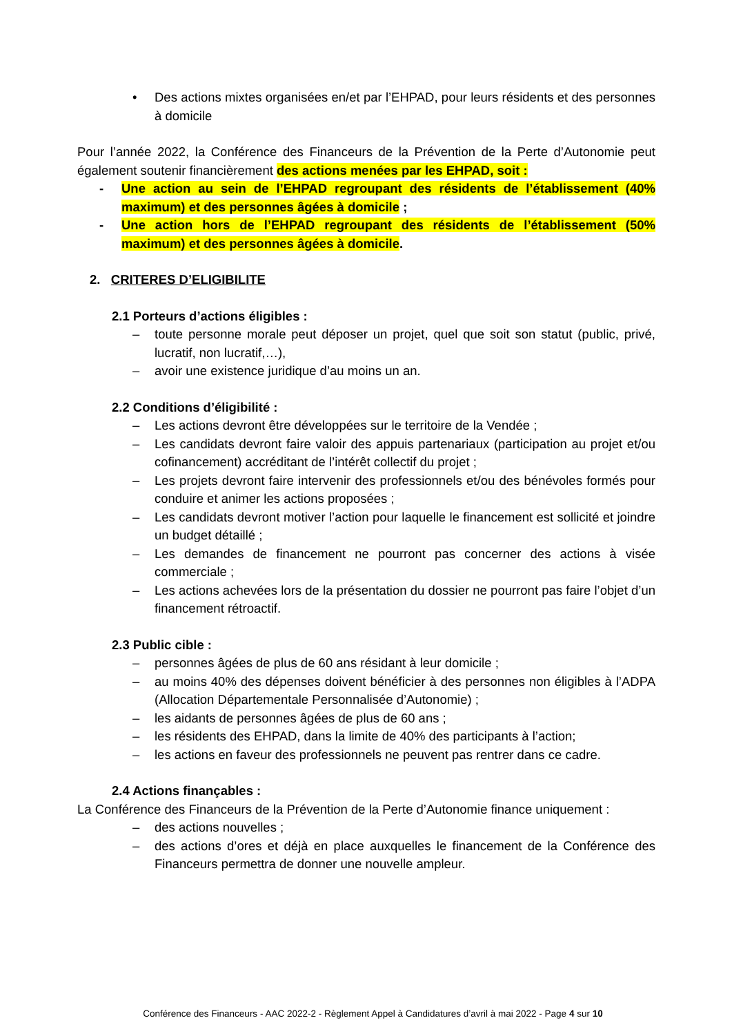• Des actions mixtes organisées en/et par l’EHPAD, pour leurs résidents et des personnes à domicile
Pour l’année 2022, la Conférence des Financeurs de la Prévention de la Perte d’Autonomie peut également soutenir financièrement des actions menées par les EHPAD, soit :
- Une action au sein de l’EHPAD regroupant des résidents de l’établissement (40% maximum) et des personnes âgées à domicile ;
- Une action hors de l’EHPAD regroupant des résidents de l’établissement (50% maximum) et des personnes âgées à domicile.
2. CRITERES D’ELIGIBILITE
2.1 Porteurs d’actions éligibles :
– toute personne morale peut déposer un projet, quel que soit son statut (public, privé, lucratif, non lucratif,…),
– avoir une existence juridique d’au moins un an.
2.2 Conditions d’éligibilité :
– Les actions devront être développées sur le territoire de la Vendée ;
– Les candidats devront faire valoir des appuis partenariaux (participation au projet et/ou cofinancement) accréditant de l’intérêt collectif du projet ;
– Les projets devront faire intervenir des professionnels et/ou des bénévoles formés pour conduire et animer les actions proposées ;
– Les candidats devront motiver l’action pour laquelle le financement est sollicité et joindre un budget détaillé ;
– Les demandes de financement ne pourront pas concerner des actions à visée commerciale ;
– Les actions achevées lors de la présentation du dossier ne pourront pas faire l’objet d’un financement rétroactif.
2.3 Public cible :
– personnes âgées de plus de 60 ans résidant à leur domicile ;
– au moins 40% des dépenses doivent bénéficier à des personnes non éligibles à l’ADPA (Allocation Départementale Personnalisée d’Autonomie) ;
– les aidants de personnes âgées de plus de 60 ans ;
– les résidents des EHPAD, dans la limite de 40% des participants à l’action;
– les actions en faveur des professionnels ne peuvent pas rentrer dans ce cadre.
2.4 Actions finançables :
La Conférence des Financeurs de la Prévention de la Perte d’Autonomie finance uniquement :
– des actions nouvelles ;
– des actions d’ores et déjà en place auxquelles le financement de la Conférence des Financeurs permettra de donner une nouvelle ampleur.
Conférence des Financeurs - AAC 2022-2 - Règlement Appel à Candidatures d’avril à mai 2022 - Page 4 sur 10